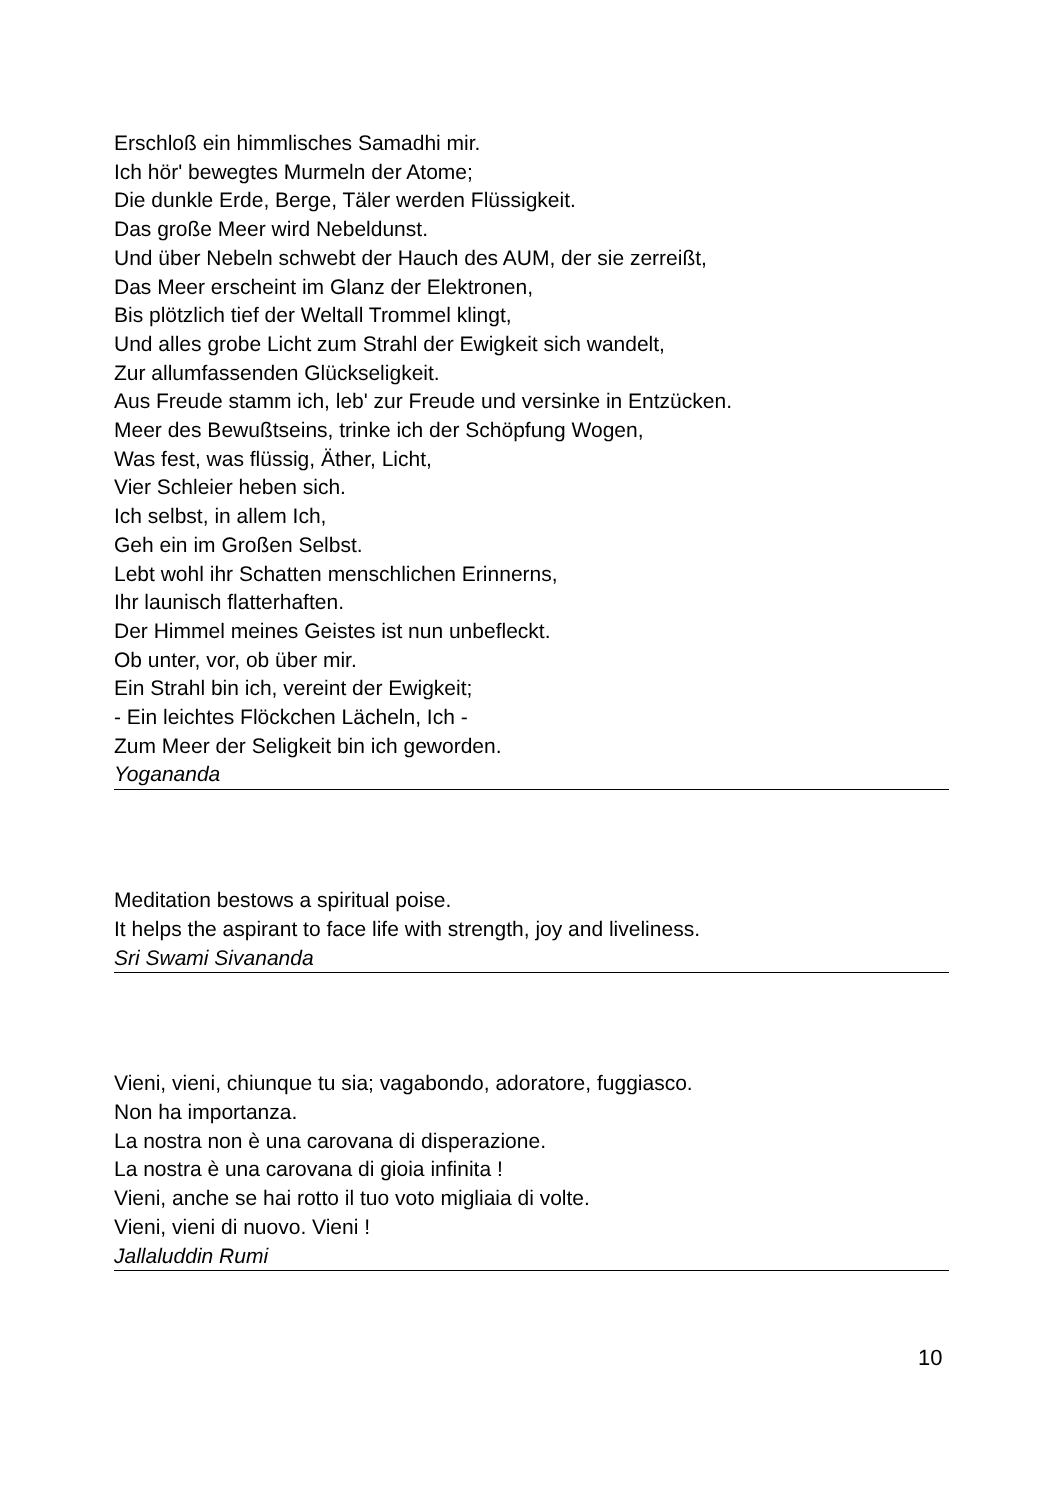Erschloß ein himmlisches Samadhi mir.
Ich hör' bewegtes Murmeln der Atome;
Die dunkle Erde, Berge, Täler werden Flüssigkeit.
Das große Meer wird Nebeldunst.
Und über Nebeln schwebt der Hauch des AUM, der sie zerreißt,
Das Meer erscheint im Glanz der Elektronen,
Bis plötzlich tief der Weltall Trommel klingt,
Und alles grobe Licht zum Strahl der Ewigkeit sich wandelt,
Zur allumfassenden Glückseligkeit.
Aus Freude stamm ich, leb' zur Freude und versinke in Entzücken.
Meer des Bewußtseins, trinke ich der Schöpfung Wogen,
Was fest, was flüssig, Äther, Licht,
Vier Schleier heben sich.
Ich selbst, in allem Ich,
Geh ein im Großen Selbst.
Lebt wohl ihr Schatten menschlichen Erinnerns,
Ihr launisch flatterhaften.
Der Himmel meines Geistes ist nun unbefleckt.
Ob unter, vor, ob über mir.
Ein Strahl bin ich, vereint der Ewigkeit;
- Ein leichtes Flöckchen Lächeln, Ich -
Zum Meer der Seligkeit bin ich geworden.
Yogananda
Meditation bestows a spiritual poise.
It helps the aspirant to face life with strength, joy and liveliness.
Sri Swami Sivananda
Vieni, vieni, chiunque tu sia; vagabondo, adoratore, fuggiasco.
Non ha importanza.
La nostra non è una carovana di disperazione.
La nostra è una carovana di gioia infinita !
Vieni, anche se hai rotto il tuo voto migliaia di volte.
Vieni, vieni di nuovo. Vieni !
Jallaluddin Rumi
10